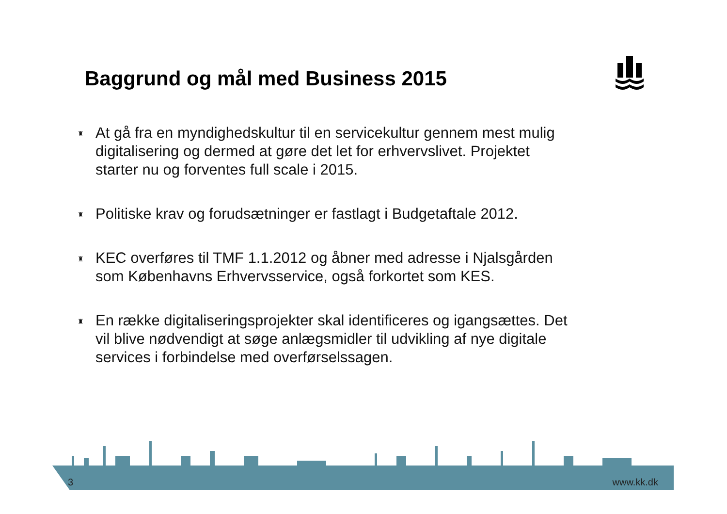Baggrund og mål med Business 2015
♜ At gå fra en myndighedskultur til en servicekultur gennem mest mulig digitalisering og dermed at gøre det let for erhvervslivet. Projektet starter nu og forventes full scale i 2015.
♜ Politiske krav og forudsætninger er fastlagt i Budgetaftale 2012.
♜ KEC overføres til TMF 1.1.2012 og åbner med adresse i Njalsgården som Københavns Erhvervsservice, også forkortet som KES.
♜ En række digitaliseringsprojekter skal identificeres og igangsættes. Det vil blive nødvendigt at søge anlægsmidler til udvikling af nye digitale services i forbindelse med overførselssagen.
3 www.kk.dk